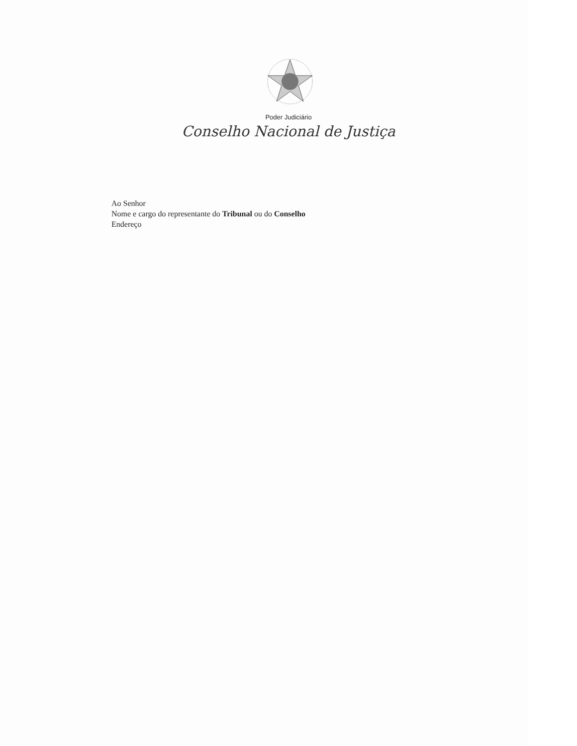Poder Judiciário
Conselho Nacional de Justiça
Ao Senhor
Nome e cargo do representante do Tribunal ou do Conselho
Endereço